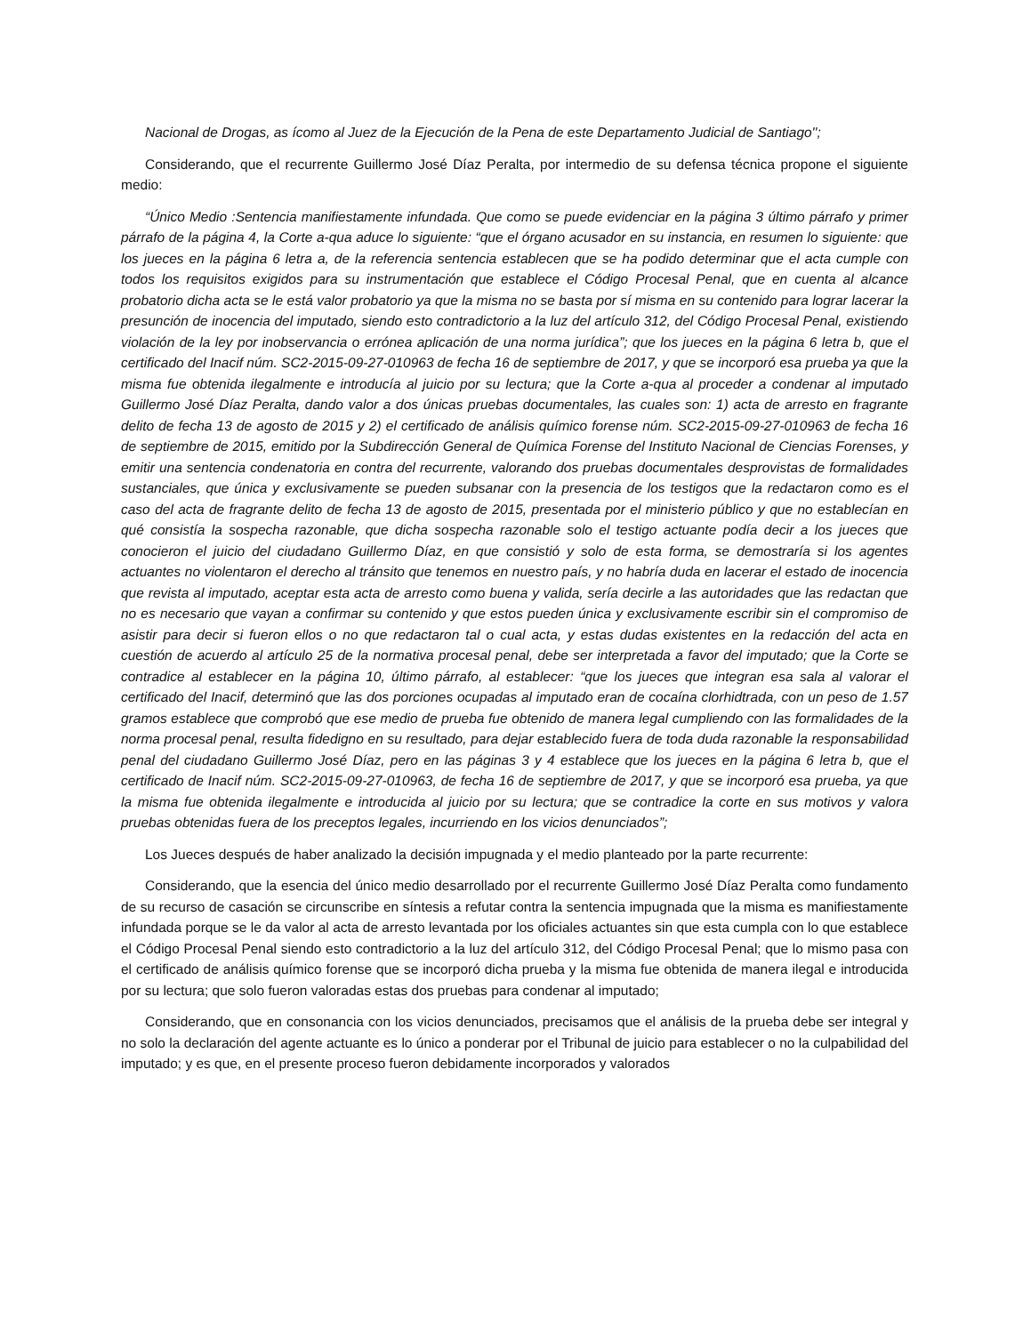Nacional de Drogas, as ícomo al Juez de la Ejecución de la Pena de este Departamento Judicial de Santiago'';
Considerando, que el recurrente Guillermo José Díaz Peralta, por intermedio de su defensa técnica propone el siguiente medio:
“Único Medio :Sentencia manifiestamente infundada. Que como se puede evidenciar en la página 3 último párrafo y primer párrafo de la página 4, la Corte a-qua aduce lo siguiente: “que el órgano acusador en su instancia, en resumen lo siguiente: que los jueces en la página 6 letra a, de la referencia sentencia establecen que se ha podido determinar que el acta cumple con todos los requisitos exigidos para su instrumentación que establece el Código Procesal Penal, que en cuenta al alcance probatorio dicha acta se le está valor probatorio ya que la misma no se basta por sí misma en su contenido para lograr lacerar la presunción de inocencia del imputado, siendo esto contradictorio a la luz del artículo 312, del Código Procesal Penal, existiendo violación de la ley por inobservancia o errónea aplicación de una norma jurídica”; que los jueces en la página 6 letra b, que el certificado del Inacif núm. SC2-2015-09-27-010963 de fecha 16 de septiembre de 2017, y que se incorporó esa prueba ya que la misma fue obtenida ilegalmente e introducía al juicio por su lectura; que la Corte a-qua al proceder a condenar al imputado Guillermo José Díaz Peralta, dando valor a dos únicas pruebas documentales, las cuales son: 1) acta de arresto en fragrante delito de fecha 13 de agosto de 2015 y 2) el certificado de análisis químico forense núm. SC2-2015-09-27-010963 de fecha 16 de septiembre de 2015, emitido por la Subdirección General de Química Forense del Instituto Nacional de Ciencias Forenses, y emitir una sentencia condenatoria en contra del recurrente, valorando dos pruebas documentales desprovistas de formalidades sustanciales, que única y exclusivamente se pueden subsanar con la presencia de los testigos que la redactaron como es el caso del acta de fragrante delito de fecha 13 de agosto de 2015, presentada por el ministerio público y que no establecían en qué consistía la sospecha razonable, que dicha sospecha razonable solo el testigo actuante podía decir a los jueces que conocieron el juicio del ciudadano Guillermo Díaz, en que consistió y solo de esta forma, se demostraría si los agentes actuantes no violentaron el derecho al tránsito que tenemos en nuestro país, y no habría duda en lacerar el estado de inocencia que revista al imputado, aceptar esta acta de arresto como buena y valida, sería decirle a las autoridades que las redactan que no es necesario que vayan a confirmar su contenido y que estos pueden única y exclusivamente escribir sin el compromiso de asistir para decir si fueron ellos o no que redactaron tal o cual acta, y estas dudas existentes en la redacción del acta en cuestión de acuerdo al artículo 25 de la normativa procesal penal, debe ser interpretada a favor del imputado; que la Corte se contradice al establecer en la página 10, último párrafo, al establecer: “que los jueces que integran esa sala al valorar el certificado del Inacif, determinó que las dos porciones ocupadas al imputado eran de cocaína clorhidtrada, con un peso de 1.57 gramos establece que comprobó que ese medio de prueba fue obtenido de manera legal cumpliendo con las formalidades de la norma procesal penal, resulta fidedigno en su resultado, para dejar establecido fuera de toda duda razonable la responsabilidad penal del ciudadano Guillermo José Díaz, pero en las páginas 3 y 4 establece que los jueces en la página 6 letra b, que el certificado de Inacif núm. SC2-2015-09-27-010963, de fecha 16 de septiembre de 2017, y que se incorporó esa prueba, ya que la misma fue obtenida ilegalmente e introducida al juicio por su lectura; que se contradice la corte en sus motivos y valora pruebas obtenidas fuera de los preceptos legales, incurriendo en los vicios denunciados”;
Los Jueces después de haber analizado la decisión impugnada y el medio planteado por la parte recurrente:
Considerando, que la esencia del único medio desarrollado por el recurrente Guillermo José Díaz Peralta como fundamento de su recurso de casación se circunscribe en síntesis a refutar contra la sentencia impugnada que la misma es manifiestamente infundada porque se le da valor al acta de arresto levantada por los oficiales actuantes sin que esta cumpla con lo que establece el Código Procesal Penal siendo esto contradictorio a la luz del artículo 312, del Código Procesal Penal; que lo mismo pasa con el certificado de análisis químico forense que se incorporó dicha prueba y la misma fue obtenida de manera ilegal e introducida por su lectura; que solo fueron valoradas estas dos pruebas para condenar al imputado;
Considerando, que en consonancia con los vicios denunciados, precisamos que el análisis de la prueba debe ser integral y no solo la declaración del agente actuante es lo único a ponderar por el Tribunal de juicio para establecer o no la culpabilidad del imputado; y es que, en el presente proceso fueron debidamente incorporados y valorados